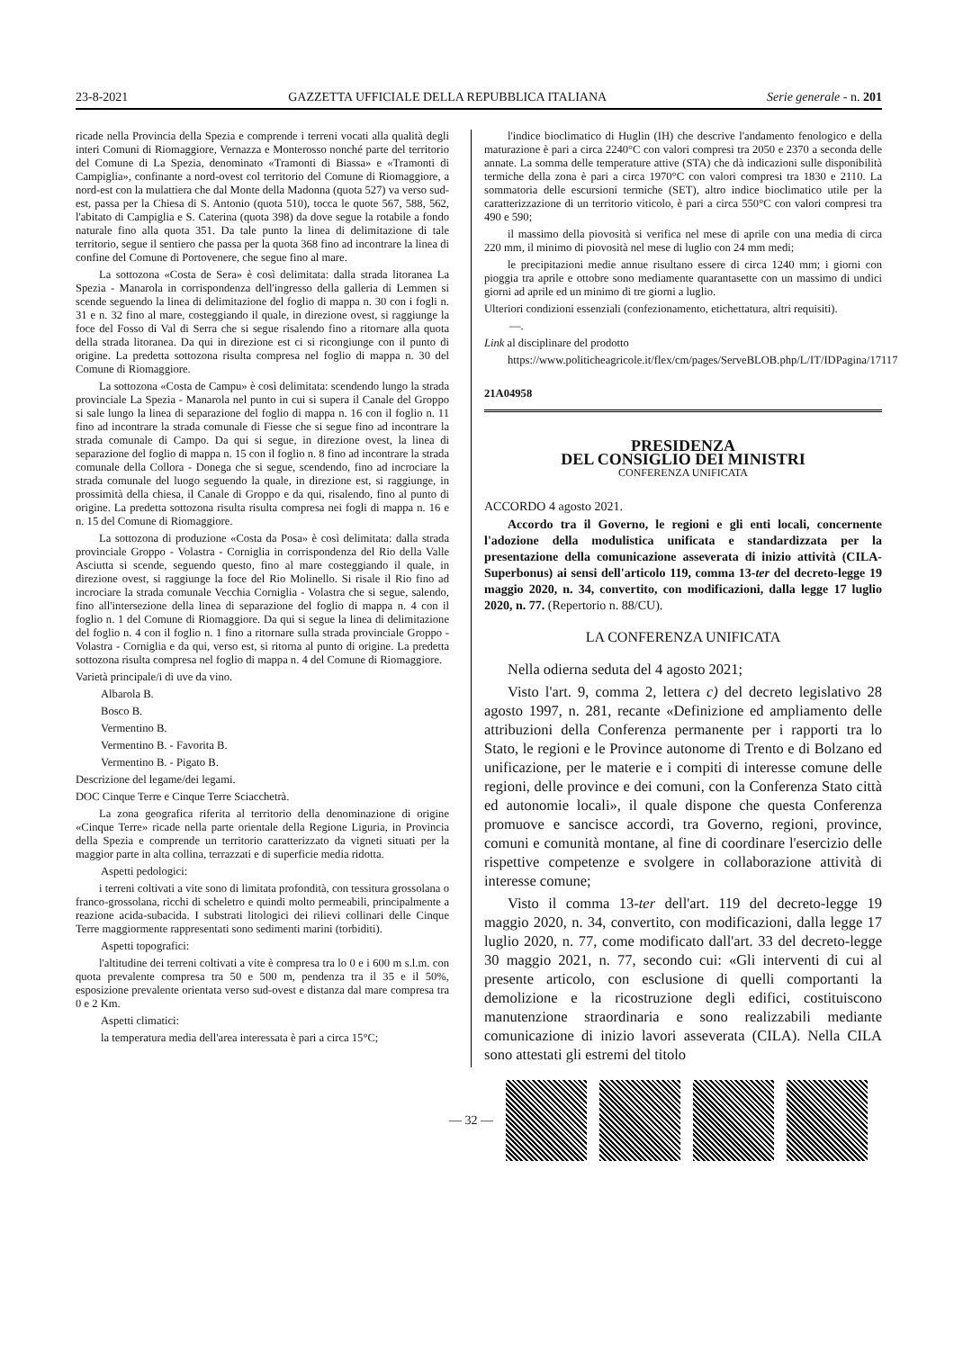23-8-2021 GAZZETTA UFFICIALE DELLA REPUBBLICA ITALIANA Serie generale - n. 201
ricade nella Provincia della Spezia e comprende i terreni vocati alla qualità degli interi Comuni di Riomaggiore, Vernazza e Monterosso nonché parte del territorio del Comune di La Spezia, denominato «Tramonti di Biassa» e «Tramonti di Campiglia», confinante a nord-ovest col territorio del Comune di Riomaggiore, a nord-est con la mulattiera che dal Monte della Madonna (quota 527) va verso sud-est, passa per la Chiesa di S. Antonio (quota 510), tocca le quote 567, 588, 562, l'abitato di Campiglia e S. Caterina (quota 398) da dove segue la rotabile a fondo naturale fino alla quota 351. Da tale punto la linea di delimitazione di tale territorio, segue il sentiero che passa per la quota 368 fino ad incontrare la linea di confine del Comune di Portovenere, che segue fino al mare.
La sottozona «Costa de Sera» è così delimitata: dalla strada litoranea La Spezia - Manarola in corrispondenza dell'ingresso della galleria di Lemmen si scende seguendo la linea di delimitazione del foglio di mappa n. 30 con i fogli n. 31 e n. 32 fino al mare, costeggiando il quale, in direzione ovest, si raggiunge la foce del Fosso di Val di Serra che si segue risalendo fino a ritornare alla quota della strada litoranea. Da qui in direzione est ci si ricongiunge con il punto di origine. La predetta sottozona risulta compresa nel foglio di mappa n. 30 del Comune di Riomaggiore.
La sottozona «Costa de Campu» è così delimitata: scendendo lungo la strada provinciale La Spezia - Manarola nel punto in cui si supera il Canale del Groppo si sale lungo la linea di separazione del foglio di mappa n. 16 con il foglio n. 11 fino ad incontrare la strada comunale di Fiesse che si segue fino ad incontrare la strada comunale di Campo. Da qui si segue, in direzione ovest, la linea di separazione del foglio di mappa n. 15 con il foglio n. 8 fino ad incontrare la strada comunale della Collora - Donega che si segue, scendendo, fino ad incrociare la strada comunale del luogo seguendo la quale, in direzione est, si raggiunge, in prossimità della chiesa, il Canale di Groppo e da qui, risalendo, fino al punto di origine. La predetta sottozona risulta risulta compresa nei fogli di mappa n. 16 e n. 15 del Comune di Riomaggiore.
La sottozona di produzione «Costa da Posa» è così delimitata: dalla strada provinciale Groppo - Volastra - Corniglia in corrispondenza del Rio della Valle Asciutta si scende, seguendo questo, fino al mare costeggiando il quale, in direzione ovest, si raggiunge la foce del Rio Molinello. Si risale il Rio fino ad incrociare la strada comunale Vecchia Corniglia - Volastra che si segue, salendo, fino all'intersezione della linea di separazione del foglio di mappa n. 4 con il foglio n. 1 del Comune di Riomaggiore. Da qui si segue la linea di delimitazione del foglio n. 4 con il foglio n. 1 fino a ritornare sulla strada provinciale Groppo - Volastra - Corniglia e da qui, verso est, si ritorna al punto di origine. La predetta sottozona risulta compresa nel foglio di mappa n. 4 del Comune di Riomaggiore.
Varietà principale/i di uve da vino.
Albarola B.
Bosco B.
Vermentino B.
Vermentino B. - Favorita B.
Vermentino B. - Pigato B.
Descrizione del legame/dei legami.
DOC Cinque Terre e Cinque Terre Sciacchetrà.
La zona geografica riferita al territorio della denominazione di origine «Cinque Terre» ricade nella parte orientale della Regione Liguria, in Provincia della Spezia e comprende un territorio caratterizzato da vigneti situati per la maggior parte in alta collina, terrazzati e di superficie media ridotta.
Aspetti pedologici:
i terreni coltivati a vite sono di limitata profondità, con tessitura grossolana o franco-grossolana, ricchi di scheletro e quindi molto permeabili, principalmente a reazione acida-subacida. I substrati litologici dei rilievi collinari delle Cinque Terre maggiormente rappresentati sono sedimenti marini (torbiditi).
Aspetti topografici:
l'altitudine dei terreni coltivati a vite è compresa tra lo 0 e i 600 m s.l.m. con quota prevalente compresa tra 50 e 500 m, pendenza tra il 35 e il 50%, esposizione prevalente orientata verso sud-ovest e distanza dal mare compresa tra 0 e 2 Km.
Aspetti climatici:
la temperatura media dell'area interessata è pari a circa 15°C;
l'indice bioclimatico di Huglin (IH) che descrive l'andamento fenologico e della maturazione è pari a circa 2240°C con valori compresi tra 2050 e 2370 a seconda delle annate. La somma delle temperature attive (STA) che dà indicazioni sulle disponibilità termiche della zona è pari a circa 1970°C con valori compresi tra 1830 e 2110. La sommatoria delle escursioni termiche (SET), altro indice bioclimatico utile per la caratterizzazione di un territorio viticolo, è pari a circa 550°C con valori compresi tra 490 e 590;
il massimo della piovosità si verifica nel mese di aprile con una media di circa 220 mm, il minimo di piovosità nel mese di luglio con 24 mm medi;
le precipitazioni medie annue risultano essere di circa 1240 mm; i giorni con pioggia tra aprile e ottobre sono mediamente quarantasette con un massimo di undici giorni ad aprile ed un minimo di tre giorni a luglio.
Ulteriori condizioni essenziali (confezionamento, etichettatura, altri requisiti).
—.
Link al disciplinare del prodotto
https://www.politicheagricole.it/flex/cm/pages/ServeBLOB.php/L/IT/IDPagina/17117
21A04958
PRESIDENZA
DEL CONSIGLIO DEI MINISTRI
CONFERENZA UNIFICATA
ACCORDO 4 agosto 2021.
Accordo tra il Governo, le regioni e gli enti locali, concernente l'adozione della modulistica unificata e standardizzata per la presentazione della comunicazione asseverata di inizio attività (CILA-Superbonus) ai sensi dell'articolo 119, comma 13-ter del decreto-legge 19 maggio 2020, n. 34, convertito, con modificazioni, dalla legge 17 luglio 2020, n. 77. (Repertorio n. 88/CU).
LA CONFERENZA UNIFICATA
Nella odierna seduta del 4 agosto 2021;
Visto l'art. 9, comma 2, lettera c) del decreto legislativo 28 agosto 1997, n. 281, recante «Definizione ed ampliamento delle attribuzioni della Conferenza permanente per i rapporti tra lo Stato, le regioni e le Province autonome di Trento e di Bolzano ed unificazione, per le materie e i compiti di interesse comune delle regioni, delle province e dei comuni, con la Conferenza Stato città ed autonomie locali», il quale dispone che questa Conferenza promuove e sancisce accordi, tra Governo, regioni, province, comuni e comunità montane, al fine di coordinare l'esercizio delle rispettive competenze e svolgere in collaborazione attività di interesse comune;
Visto il comma 13-ter dell'art. 119 del decreto-legge 19 maggio 2020, n. 34, convertito, con modificazioni, dalla legge 17 luglio 2020, n. 77, come modificato dall'art. 33 del decreto-legge 30 maggio 2021, n. 77, secondo cui: «Gli interventi di cui al presente articolo, con esclusione di quelli comportanti la demolizione e la ricostruzione degli edifici, costituiscono manutenzione straordinaria e sono realizzabili mediante comunicazione di inizio lavori asseverata (CILA). Nella CILA sono attestati gli estremi del titolo
— 32 —